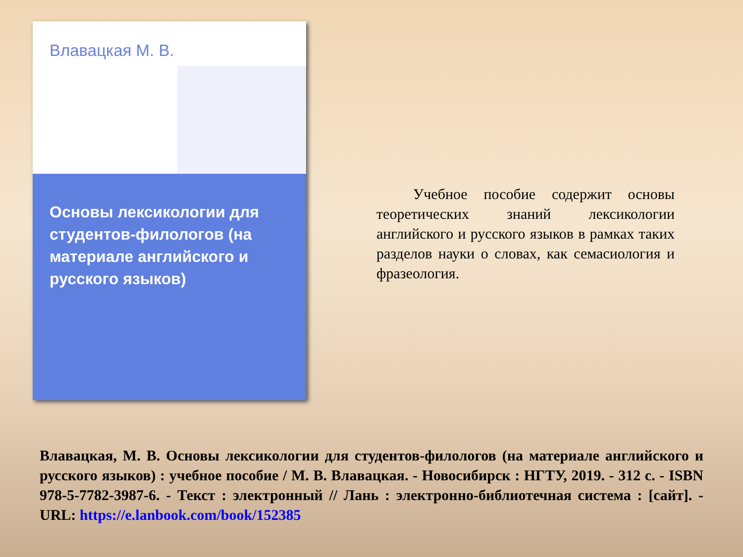Влавацкая М. В.
Основы лексикологии для студентов-филологов (на материале английского и русского языков)
Учебное пособие содержит основы теоретических знаний лексикологии английского и русского языков в рамках таких разделов науки о словах, как семасиология и фразеология.
Влавацкая, М. В. Основы лексикологии для студентов-филологов (на материале английского и русского языков) : учебное пособие / М. В. Влавацкая. - Новосибирск : НГТУ, 2019. - 312 с. - ISBN 978-5-7782-3987-6. - Текст : электронный // Лань : электронно-библиотечная система : [сайт]. - URL: https://e.lanbook.com/book/152385